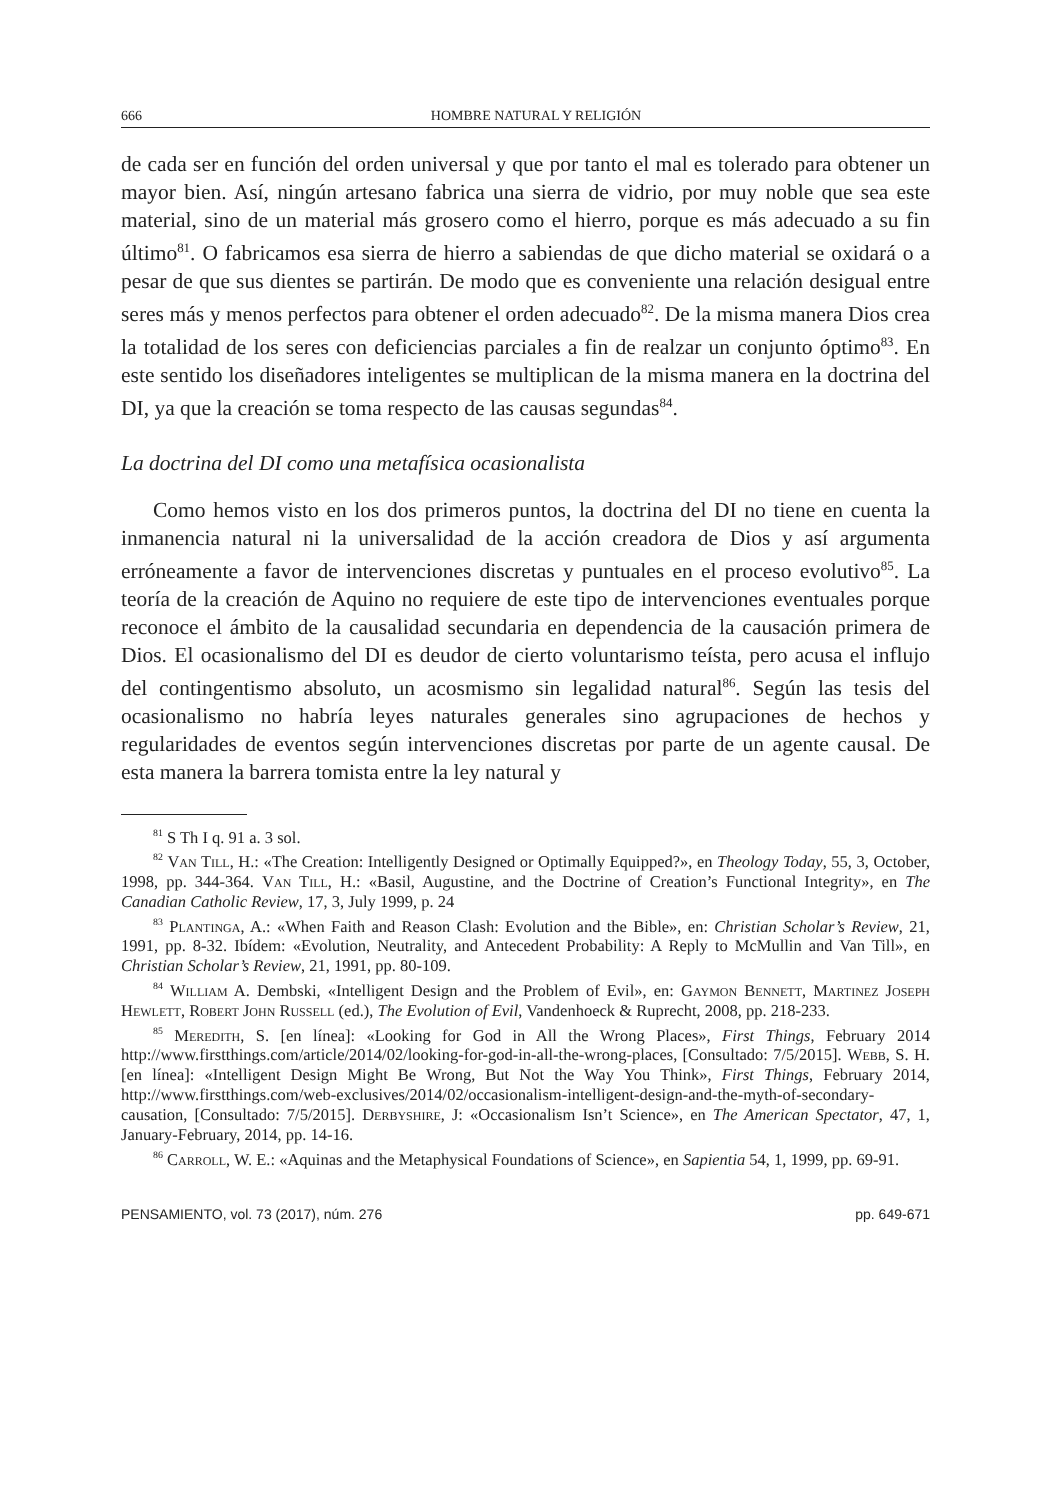666 HOMBRE NATURAL Y RELIGIÓN
de cada ser en función del orden universal y que por tanto el mal es tolerado para obtener un mayor bien. Así, ningún artesano fabrica una sierra de vidrio, por muy noble que sea este material, sino de un material más grosero como el hierro, porque es más adecuado a su fin último<sup>81</sup>. O fabricamos esa sierra de hierro a sabiendas de que dicho material se oxidará o a pesar de que sus dientes se partirán. De modo que es conveniente una relación desigual entre seres más y menos perfectos para obtener el orden adecuado<sup>82</sup>. De la misma manera Dios crea la totalidad de los seres con deficiencias parciales a fin de realzar un conjunto óptimo<sup>83</sup>. En este sentido los diseñadores inteligentes se multiplican de la misma manera en la doctrina del DI, ya que la creación se toma respecto de las causas segundas<sup>84</sup>.
La doctrina del DI como una metafísica ocasionalista
Como hemos visto en los dos primeros puntos, la doctrina del DI no tiene en cuenta la inmanencia natural ni la universalidad de la acción creadora de Dios y así argumenta erróneamente a favor de intervenciones discretas y puntuales en el proceso evolutivo<sup>85</sup>. La teoría de la creación de Aquino no requiere de este tipo de intervenciones eventuales porque reconoce el ámbito de la causalidad secundaria en dependencia de la causación primera de Dios. El ocasionalismo del DI es deudor de cierto voluntarismo teísta, pero acusa el influjo del contingentismo absoluto, un acosmismo sin legalidad natural<sup>86</sup>. Según las tesis del ocasionalismo no habría leyes naturales generales sino agrupaciones de hechos y regularidades de eventos según intervenciones discretas por parte de un agente causal. De esta manera la barrera tomista entre la ley natural y
<sup>81</sup> S Th I q. 91 a. 3 sol.
<sup>82</sup> Van Till, H.: «The Creation: Intelligently Designed or Optimally Equipped?», en Theology Today, 55, 3, October, 1998, pp. 344-364. Van Till, H.: «Basil, Augustine, and the Doctrine of Creation’s Functional Integrity», en The Canadian Catholic Review, 17, 3, July 1999, p. 24
<sup>83</sup> Plantinga, A.: «When Faith and Reason Clash: Evolution and the Bible», en: Christian Scholar’s Review, 21, 1991, pp. 8-32. Ibídem: «Evolution, Neutrality, and Antecedent Probability: A Reply to McMullin and Van Till», en Christian Scholar’s Review, 21, 1991, pp. 80-109.
<sup>84</sup> William A. Dembski, «Intelligent Design and the Problem of Evil», en: Gaymon Bennett, Martinez Joseph Hewlett, Robert John Russell (ed.), The Evolution of Evil, Vandenhoeck & Ruprecht, 2008, pp. 218-233.
<sup>85</sup> Meredith, S. [en línea]: «Looking for God in All the Wrong Places», First Things, February 2014 http://www.firstthings.com/article/2014/02/looking-for-god-in-all-the-wrong-places, [Consultado: 7/5/2015]. Webb, S. H. [en línea]: «Intelligent Design Might Be Wrong, But Not the Way You Think», First Things, February 2014, http://www.firstthings.com/web-exclusives/2014/02/occasionalism-intelligent-design-and-the-myth-of-secondary-causation, [Consultado: 7/5/2015]. Derbyshire, J: «Occasionalism Isn’t Science», en The American Spectator, 47, 1, January-February, 2014, pp. 14-16.
<sup>86</sup> Carroll, W. E.: «Aquinas and the Metaphysical Foundations of Science», en Sapientia 54, 1, 1999, pp. 69-91.
PENSAMIENTO, vol. 73 (2017), núm. 276 pp. 649-671